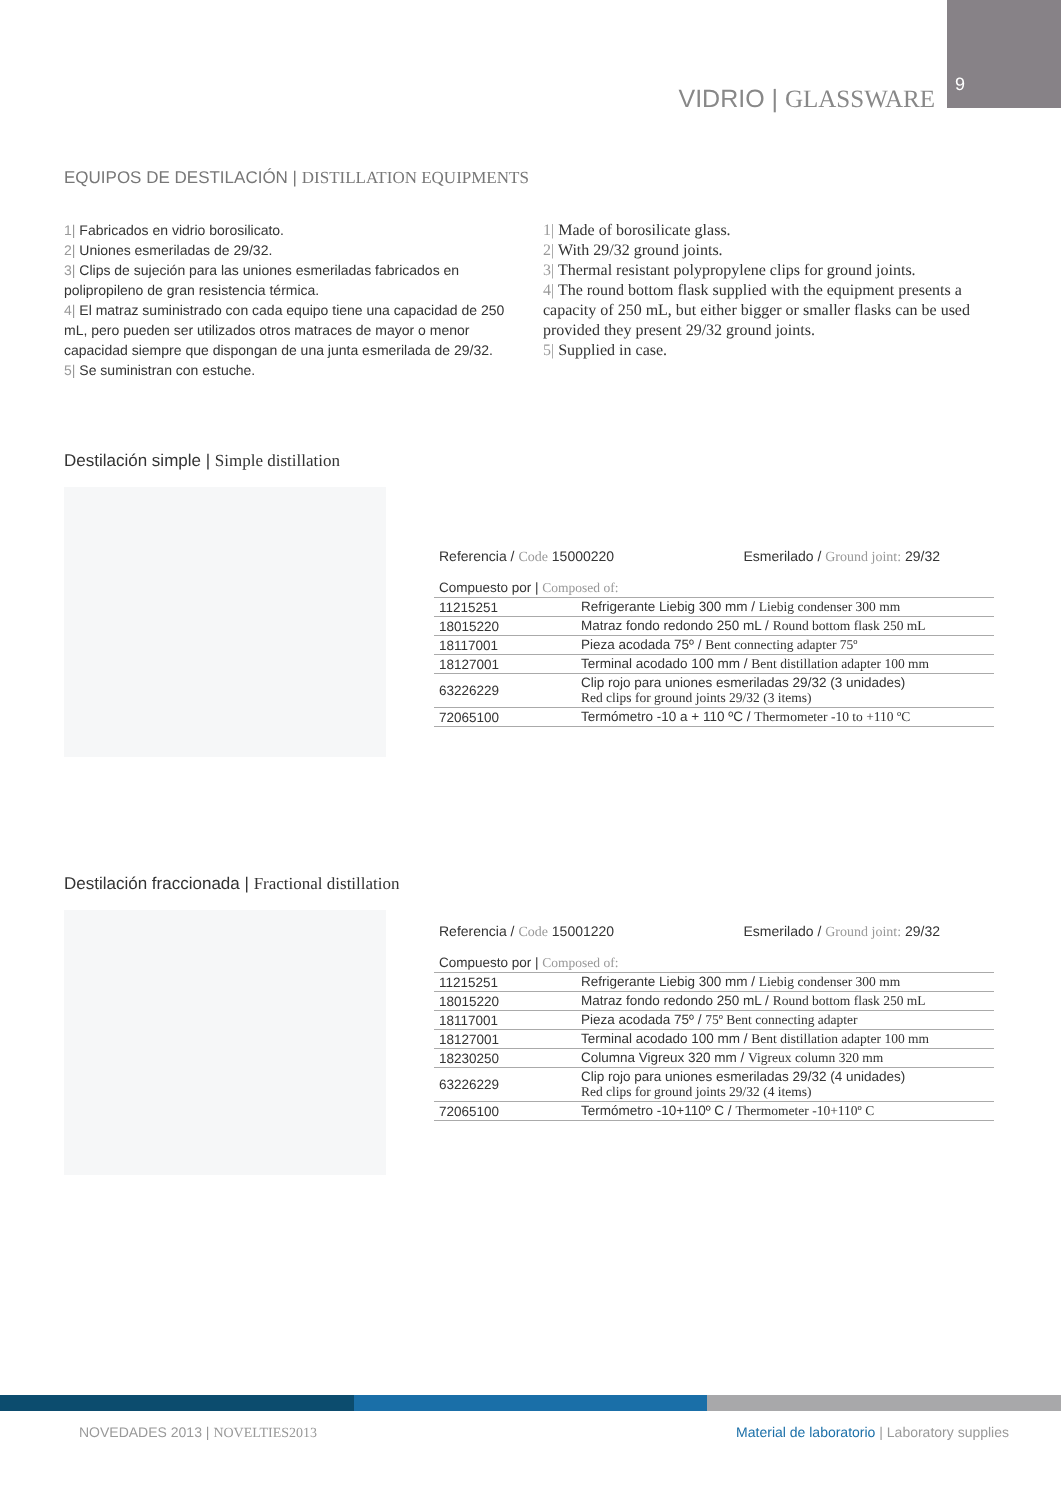9
VIDRIO | GLASSWARE
EQUIPOS DE DESTILACIÓN | DISTILLATION EQUIPMENTS
1| Fabricados en vidrio borosilicato.
2| Uniones esmeriladas de 29/32.
3| Clips de sujeción para las uniones esmeriladas fabricados en polipropileno de gran resistencia térmica.
4| El matraz suministrado con cada equipo tiene una capacidad de 250 mL, pero pueden ser utilizados otros matraces de mayor o menor capacidad siempre que dispongan de una junta esmerilada de 29/32.
5| Se suministran con estuche.
1| Made of borosilicate glass.
2| With 29/32 ground joints.
3| Thermal resistant polypropylene clips for ground joints.
4| The round bottom flask supplied with the equipment presents a capacity of 250 mL, but either bigger or smaller flasks can be used provided they present 29/32 ground joints.
5| Supplied in case.
Destilación simple | Simple distillation
Referencia / Code 15000220 Esmerilado / Ground joint: 29/32
| Compuesto por / Composed of: | |
| 11215251 | Refrigerante Liebig 300 mm / Liebig condenser 300 mm |
| 18015220 | Matraz fondo redondo 250 mL / Round bottom flask 250 mL |
| 18117001 | Pieza acodada 75º / Bent connecting adapter 75º |
| 18127001 | Terminal acodado 100 mm / Bent distillation adapter 100 mm |
| 63226229 | Clip rojo para uniones esmeriladas 29/32 (3 unidades) Red clips for ground joints 29/32 (3 items) |
| 72065100 | Termómetro -10 a + 110 ºC / Thermometer -10 to +110 ºC |
Destilación fraccionada | Fractional distillation
Referencia / Code 15001220 Esmerilado / Ground joint: 29/32
| Compuesto por / Composed of: | |
| 11215251 | Refrigerante Liebig 300 mm / Liebig condenser 300 mm |
| 18015220 | Matraz fondo redondo 250 mL / Round bottom flask 250 mL |
| 18117001 | Pieza acodada 75º / 75º Bent connecting adapter |
| 18127001 | Terminal acodado 100 mm / Bent distillation adapter 100 mm |
| 18230250 | Columna Vigreux 320 mm / Vigreux column 320 mm |
| 63226229 | Clip rojo para uniones esmeriladas 29/32 (4 unidades) Red clips for ground joints 29/32 (4 items) |
| 72065100 | Termómetro -10+110º C / Thermometer -10+110º C |
NOVEDADES 2013 | NOVELTIES2013
Material de laboratorio | Laboratory supplies